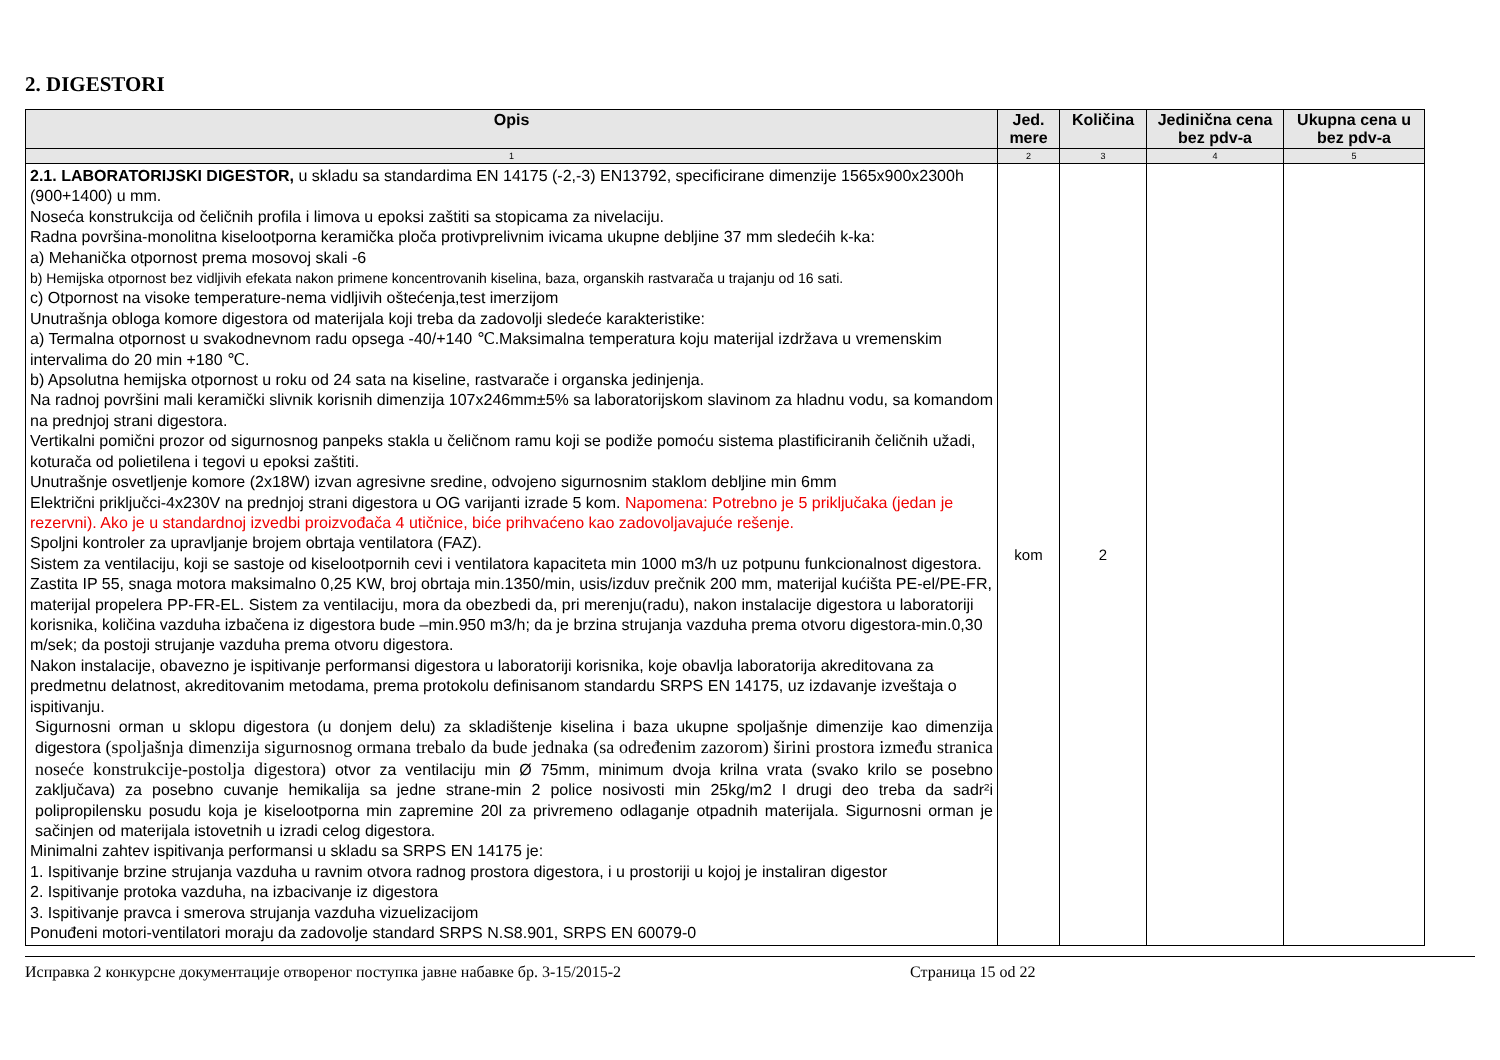2. DIGESTORI
| Opis | Jed. mere | Količina | Jedinična cena bez pdv-a | Ukupna cena u bez pdv-a |
| --- | --- | --- | --- | --- |
| 1 | 2 | 3 | 4 | 5 |
| 2.1. LABORATORIJSKI DIGESTOR, u skladu sa standardima EN 14175 (-2,-3) EN13792, specificirane dimenzije 1565x900x2300h (900+1400) u mm. Noseća konstrukcija od čeličnih profila i limova u epoksi zaštiti sa stopicama za nivelaciju. Radna površina-monolitna kiselootporna keramička ploča protivprelivnim ivicama ukupne debljine 37 mm sledećih k-ka: a) Mehanička otpornost prema mosovoj skali -6 b) Hemijska otpornost bez vidljivih efekata nakon primene koncentrovanih kiselina, baza, organskih rastvarača u trajanju od 16 sati. c) Otpornost na visoke temperature-nema vidljivih oštećenja,test imerzijom Unutrašnja obloga komore digestora od materijala koji treba da zadovolji sledeće karakteristike: a) Termalna otpornost u svakodnevnom radu opsega -40/+140 ℃.Maksimalna temperatura koju materijal izdržava u vremenskim intervalima do 20 min +180 ℃. b) Apsolutna hemijska otpornost u roku od 24 sata na kiseline, rastvarače i organska jedinjenja. Na radnoj površini mali keramički slivnik korisnih dimenzija 107x246mm±5% sa laboratorijskom slavinom za hladnu vodu, sa komandom na prednjoj strani digestora. Vertikalni pomični prozor od sigurnosnog panpeks stakla u čeličnom ramu koji se podiže pomoću sistema plastificiranih čeličnih užadi, koturača od polietilena i tegovi u epoksi zaštiti. Unutrašnje osvetljenje komore (2x18W) izvan agresivne sredine, odvojeno sigurnosnim staklom debljine min 6mm Električni priključci-4x230V na prednjoj strani digestora u OG varijanti izrade 5 kom. Napomena: Potrebno je 5 priključaka (jedan je rezervni). Ako je u standardnoj izvedbi proizvođača 4 utičnice, biće prihvaćeno kao zadovoljavajuće rešenje. Spoljni kontroler za upravljanje brojem obrtaja ventilatora (FAZ). Sistem za ventilaciju, koji se sastoje od kiselootpornih cevi i ventilatora kapaciteta min 1000 m3/h uz potpunu funkcionalnost digestora. Zastita IP 55, snaga motora maksimalno 0,25 KW, broj obrtaja min.1350/min, usis/izduv prečnik 200 mm, materijal kućišta PE-el/PE-FR, materijal propelera PP-FR-EL. Sistem za ventilaciju, mora da obezbedi da, pri merenju(radu), nakon instalacije digestora u laboratoriji korisnika, količina vazduha izbačena iz digestora bude –min.950 m3/h; da je brzina strujanja vazduha prema otvoru digestora-min.0,30 m/sek; da postoji strujanje vazduha prema otvoru digestora. Nakon instalacije, obavezno je ispitivanje performansi digestora u laboratoriji korisnika, koje obavlja laboratorija akreditovana za predmetnu delatnost, akreditovanim metodama, prema protokolu definisanom standardu SRPS EN 14175, uz izdavanje izveštaja o ispitivanju. Sigurnosni orman u sklopu digestora (u donjem delu) za skladištenje kiselina i baza ukupne spoljašnje dimenzije kao dimenzija digestora (spoljašnja dimenzija sigurnosnog ormana trebalo da bude jednaka (sa određenim zazorom) širini prostora između stranica noseće konstrukcije-postolja digestora) otvor za ventilaciju min Ø 75mm, minimum dvoja krilna vrata (svako krilo se posebno zaključava) za posebno cuvanje hemikalija sa jedne strane-min 2 police nosivosti min 25kg/m2 I drugi deo treba da sadr²i polipropilensku posudu koja je kiselootporna min zapremine 20l za privremeno odlaganje otpadnih materijala. Sigurnosni orman je sačinjen od materijala istovetnih u izradi celog digestora. Minimalni zahtev ispitivanja performansi u skladu sa SRPS EN 14175 je: 1. Ispitivanje brzine strujanja vazduha u ravnim otvora radnog prostora digestora, i u prostoriji u kojoj je instaliran digestor 2. Ispitivanje protoka vazduha, na izbacivanje iz digestora 3. Ispitivanje pravca i smerova strujanja vazduha vizuelizacijom Ponuđeni motori-ventilatori moraju da zadovolje standard SRPS N.S8.901, SRPS EN 60079-0 | kom | 2 | | |
Исправка 2 конкурсне документације отвореног поступка јавне набавке бр. 3-15/2015-2 Страница 15 od 22